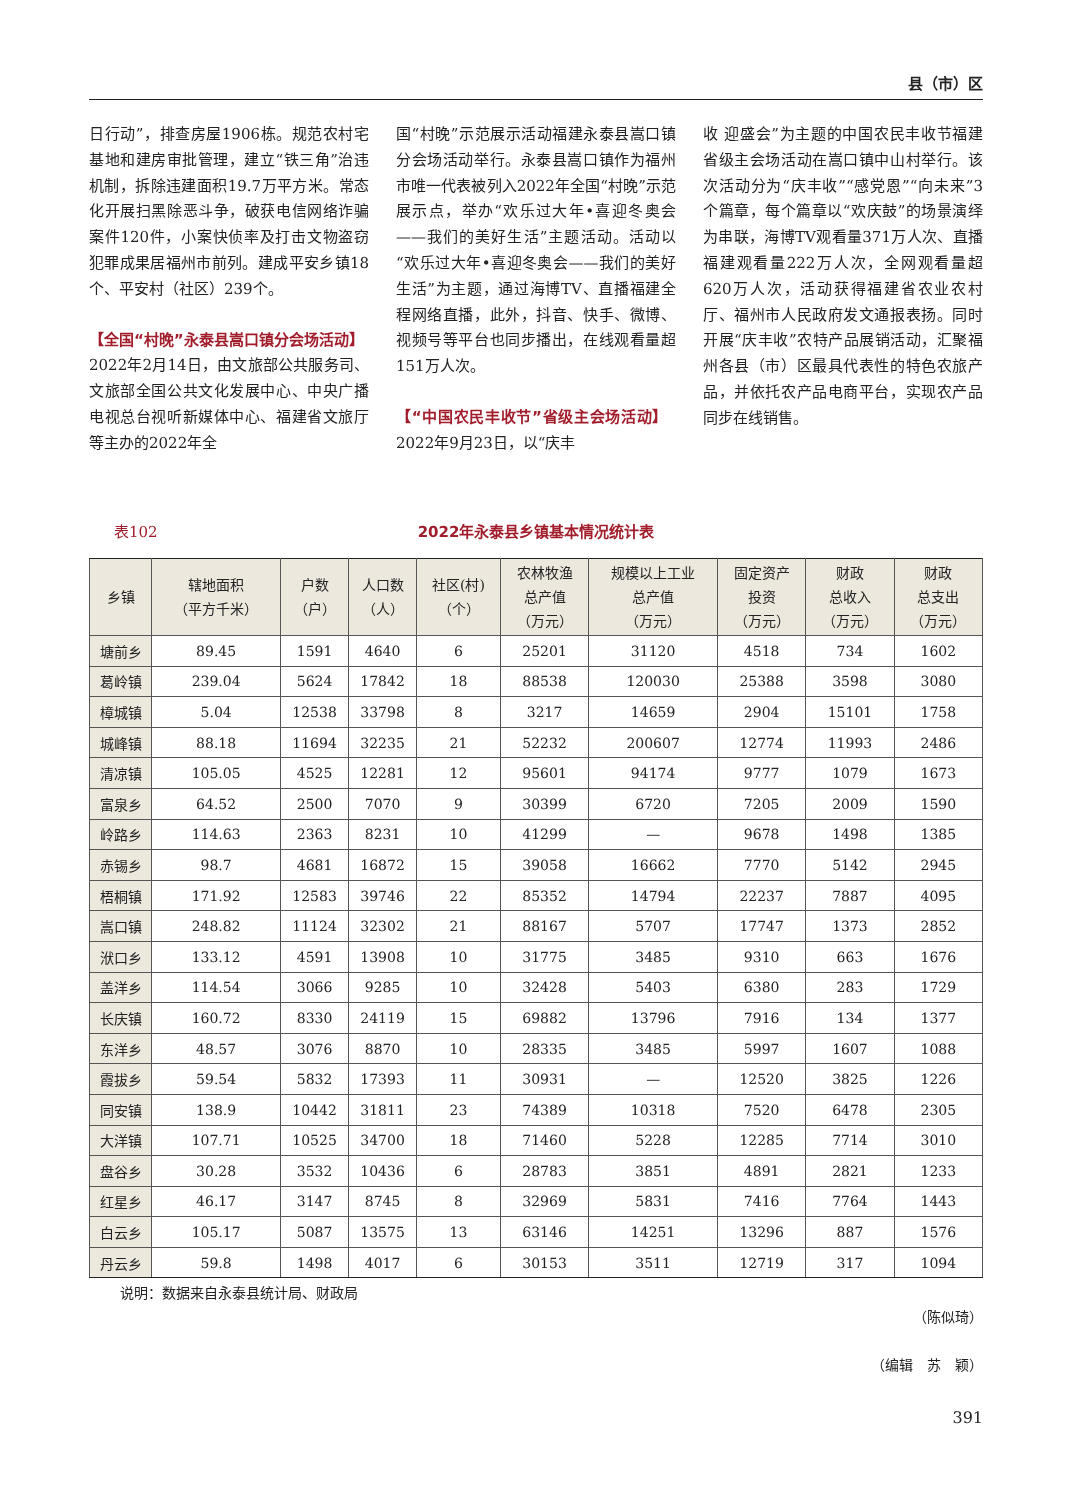县（市）区
日行动”，排查房屋1906栋。规范农村宅基地和建房审批管理，建立“铁三角”治违机制，拆除违建面积19.7万平方米。常态化开展扫黑除恶斗争，破获电信网络诈骗案件120件，小案快侦率及打击文物盗窃犯罪成果居福州市前列。建成平安乡镇18个、平安村（社区）239个。
【全国“村晚”永泰县嵩口镇分会场活动】　2022年2月14日，由文旅部公共服务司、文旅部全国公共文化发展中心、中央广播电视总台视听新媒体中心、福建省文旅厅等主办的2022年全
国“村晚”示范展示活动福建永泰县嵩口镇分会场活动举行。永泰县嵩口镇作为福州市唯一代表被列入2022年全国“村晚”示范展示点，举办“欢乐过大年•喜迎冬奥会——我们的美好生活”主题活动。活动以“欢乐过大年•喜迎冬奥会——我们的美好生活”为主题，通过海博TV、直播福建全程网络直播，此外，抖音、快手、微博、视频号等平台也同步播出，在线观看量超151万人次。
【“中国农民丰收节”省级主会场活动】　2022年9月23日，以“庆丰
收 迎盛会”为主题的中国农民丰收节福建省级主会场活动在嵩口镇中山村举行。该次活动分为“庆丰收”“感党恩”“向未来”3个篇章，每个篇章以“欢庆鼓”的场景演绎为串联，海博TV观看量371万人次、直播福建观看量222万人次，全网观看量超620万人次，活动获得福建省农业农村厅、福州市人民政府发文通报表扬。同时开展“庆丰收”农特产品展销活动，汇聚福州各县（市）区最具代表性的特色农旅产品，并依托农产品电商平台，实现农产品同步在线销售。
表102
2022年永泰县乡镇基本情况统计表
| 乡镇 | 辖地面积 （平方千米） | 户数 （户） | 人口数 （人） | 社区(村) （个） | 农林牧渔 总产值 （万元） | 规模以上工业 总产值 （万元） | 固定资产 投资 （万元） | 财政 总收入 （万元） | 财政 总支出 （万元） |
| --- | --- | --- | --- | --- | --- | --- | --- | --- | --- |
| 塘前乡 | 89.45 | 1591 | 4640 | 6 | 25201 | 31120 | 4518 | 734 | 1602 |
| 葛岭镇 | 239.04 | 5624 | 17842 | 18 | 88538 | 120030 | 25388 | 3598 | 3080 |
| 樟城镇 | 5.04 | 12538 | 33798 | 8 | 3217 | 14659 | 2904 | 15101 | 1758 |
| 城峰镇 | 88.18 | 11694 | 32235 | 21 | 52232 | 200607 | 12774 | 11993 | 2486 |
| 清凉镇 | 105.05 | 4525 | 12281 | 12 | 95601 | 94174 | 9777 | 1079 | 1673 |
| 富泉乡 | 64.52 | 2500 | 7070 | 9 | 30399 | 6720 | 7205 | 2009 | 1590 |
| 岭路乡 | 114.63 | 2363 | 8231 | 10 | 41299 | — | 9678 | 1498 | 1385 |
| 赤锡乡 | 98.7 | 4681 | 16872 | 15 | 39058 | 16662 | 7770 | 5142 | 2945 |
| 梧桐镇 | 171.92 | 12583 | 39746 | 22 | 85352 | 14794 | 22237 | 7887 | 4095 |
| 嵩口镇 | 248.82 | 11124 | 32302 | 21 | 88167 | 5707 | 17747 | 1373 | 2852 |
| 洑口乡 | 133.12 | 4591 | 13908 | 10 | 31775 | 3485 | 9310 | 663 | 1676 |
| 盖洋乡 | 114.54 | 3066 | 9285 | 10 | 32428 | 5403 | 6380 | 283 | 1729 |
| 长庆镇 | 160.72 | 8330 | 24119 | 15 | 69882 | 13796 | 7916 | 134 | 1377 |
| 东洋乡 | 48.57 | 3076 | 8870 | 10 | 28335 | 3485 | 5997 | 1607 | 1088 |
| 霞拔乡 | 59.54 | 5832 | 17393 | 11 | 30931 | — | 12520 | 3825 | 1226 |
| 同安镇 | 138.9 | 10442 | 31811 | 23 | 74389 | 10318 | 7520 | 6478 | 2305 |
| 大洋镇 | 107.71 | 10525 | 34700 | 18 | 71460 | 5228 | 12285 | 7714 | 3010 |
| 盘谷乡 | 30.28 | 3532 | 10436 | 6 | 28783 | 3851 | 4891 | 2821 | 1233 |
| 红星乡 | 46.17 | 3147 | 8745 | 8 | 32969 | 5831 | 7416 | 7764 | 1443 |
| 白云乡 | 105.17 | 5087 | 13575 | 13 | 63146 | 14251 | 13296 | 887 | 1576 |
| 丹云乡 | 59.8 | 1498 | 4017 | 6 | 30153 | 3511 | 12719 | 317 | 1094 |
说明：数据来自永泰县统计局、财政局
（陈似琦）
（编辑　苏　颖）
391